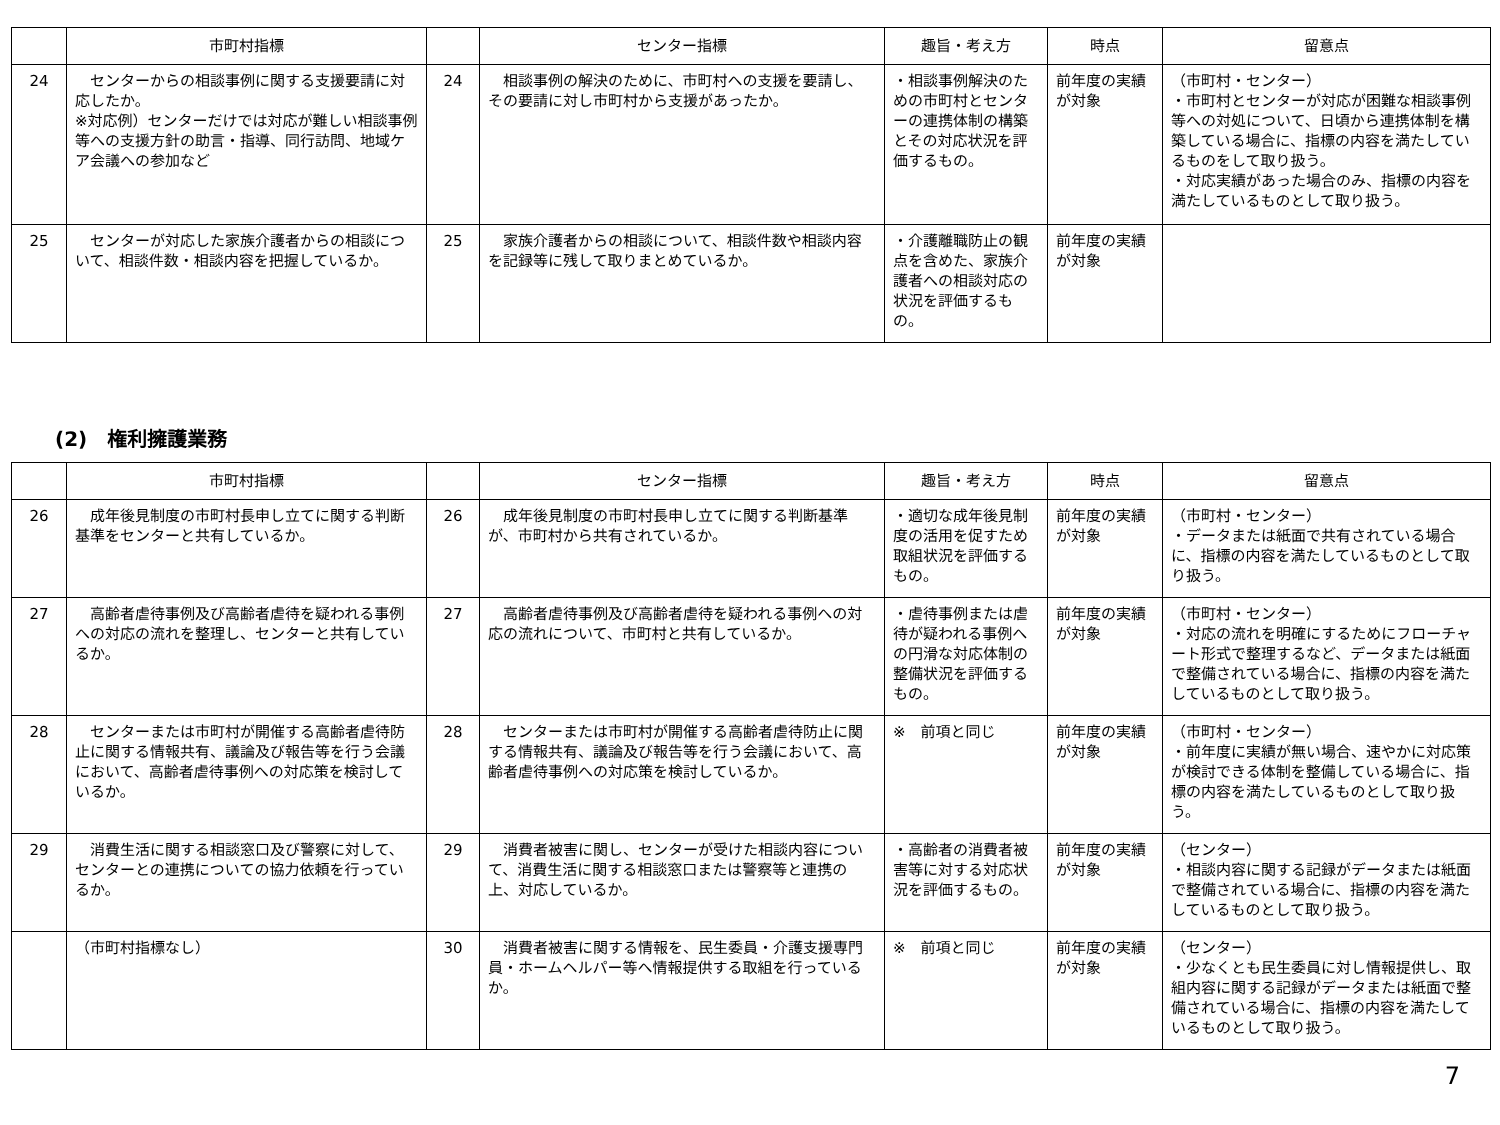| | 市町村指標 | | センター指標 | 趣旨・考え方 | 時点 | 留意点 |
| --- | --- | --- | --- | --- | --- | --- |
| 24 | センターからの相談事例に関する支援要請に対応したか。 ※対応例）センターだけでは対応が難しい相談事例等への支援方針の助言・指導、同行訪問、地域ケア会議への参加など | 24 | 相談事例の解決のために、市町村への支援を要請し、その要請に対し市町村から支援があったか。 | ・相談事例解決のための市町村とセンターの連携体制の構築とその対応状況を評価するもの。 | 前年度の実績が対象 | （市町村・センター） ・市町村とセンターが対応が困難な相談事例等への対処について、日頃から連携体制を構築している場合に、指標の内容を満たしているものをして取り扱う。 ・対応実績があった場合のみ、指標の内容を満たしているものとして取り扱う。 |
| 25 | センターが対応した家族介護者からの相談について、相談件数・相談内容を把握しているか。 | 25 | 家族介護者からの相談について、相談件数や相談内容を記録等に残して取りまとめているか。 | ・介護離職防止の観点を含めた、家族介護者への相談対応の状況を評価するもの。 | 前年度の実績が対象 | |
(2)　権利擁護業務
| | 市町村指標 | | センター指標 | 趣旨・考え方 | 時点 | 留意点 |
| --- | --- | --- | --- | --- | --- | --- |
| 26 | 成年後見制度の市町村長申し立てに関する判断基準をセンターと共有しているか。 | 26 | 成年後見制度の市町村長申し立てに関する判断基準が、市町村から共有されているか。 | ・適切な成年後見制度の活用を促すため取組状況を評価するもの。 | 前年度の実績が対象 | （市町村・センター） ・データまたは紙面で共有されている場合に、指標の内容を満たしているものとして取り扱う。 |
| 27 | 高齢者虐待事例及び高齢者虐待を疑われる事例への対応の流れを整理し、センターと共有しているか。 | 27 | 高齢者虐待事例及び高齢者虐待を疑われる事例への対応の流れについて、市町村と共有しているか。 | ・虐待事例または虐待が疑われる事例への円滑な対応体制の整備状況を評価するもの。 | 前年度の実績が対象 | （市町村・センター） ・対応の流れを明確にするためにフローチャート形式で整理するなど、データまたは紙面で整備されている場合に、指標の内容を満たしているものとして取り扱う。 |
| 28 | センターまたは市町村が開催する高齢者虐待防止に関する情報共有、議論及び報告等を行う会議において、高齢者虐待事例への対応策を検討しているか。 | 28 | センターまたは市町村が開催する高齢者虐待防止に関する情報共有、議論及び報告等を行う会議において、高齢者虐待事例への対応策を検討しているか。 | ※ 前項と同じ | 前年度の実績が対象 | （市町村・センター） ・前年度に実績が無い場合、速やかに対応策が検討できる体制を整備している場合に、指標の内容を満たしているものとして取り扱う。 |
| 29 | 消費生活に関する相談窓口及び警察に対して、センターとの連携についての協力依頼を行っているか。 | 29 | 消費者被害に関し、センターが受けた相談内容について、消費生活に関する相談窓口または警察等と連携の上、対応しているか。 | ・高齢者の消費者被害等に対する対応状況を評価するもの。 | 前年度の実績が対象 | （センター） ・相談内容に関する記録がデータまたは紙面で整備されている場合に、指標の内容を満たしているものとして取り扱う。 |
| | （市町村指標なし） | 30 | 消費者被害に関する情報を、民生委員・介護支援専門員・ホームヘルパー等へ情報提供する取組を行っているか。 | ※ 前項と同じ | 前年度の実績が対象 | （センター） ・少なくとも民生委員に対し情報提供し、取組内容に関する記録がデータまたは紙面で整備されている場合に、指標の内容を満たしているものとして取り扱う。 |
7